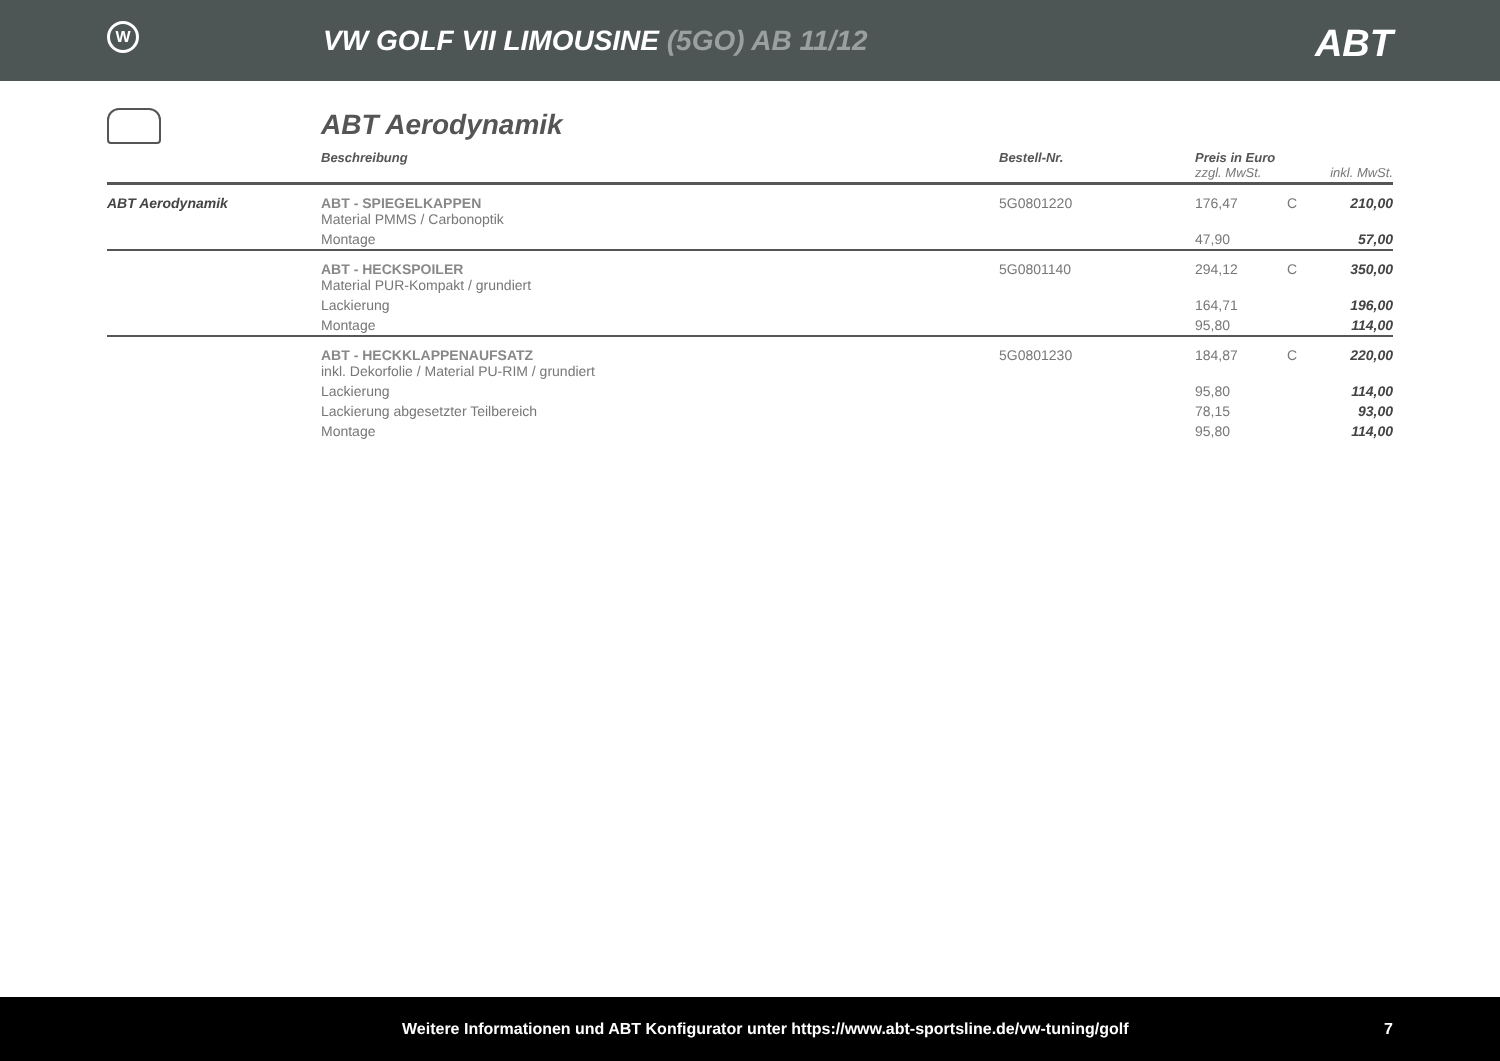W
VW GOLF VII LIMOUSINE (5GO) AB 11/12
ABT
ABT Aerodynamik
| | Beschreibung | Bestell-Nr. | Preis in Euro zzgl. MwSt. | | inkl. MwSt. |
| --- | --- | --- | --- | --- | --- |
| ABT Aerodynamik | ABT - SPIEGELKAPPEN Material PMMS / Carbonoptik | 5G0801220 | 176,47 | C | 210,00 |
| | Montage | | 47,90 | | 57,00 |
| | ABT - HECKSPOILER Material PUR-Kompakt / grundiert | 5G0801140 | 294,12 | C | 350,00 |
| | Lackierung | | 164,71 | | 196,00 |
| | Montage | | 95,80 | | 114,00 |
| | ABT - HECKKLAPPENAUFSATZ inkl. Dekorfolie / Material PU-RIM / grundiert | 5G0801230 | 184,87 | C | 220,00 |
| | Lackierung | | 95,80 | | 114,00 |
| | Lackierung abgesetzter Teilbereich | | 78,15 | | 93,00 |
| | Montage | | 95,80 | | 114,00 |
Weitere Informationen und ABT Konfigurator unter https://www.abt-sportsline.de/vw-tuning/golf 7